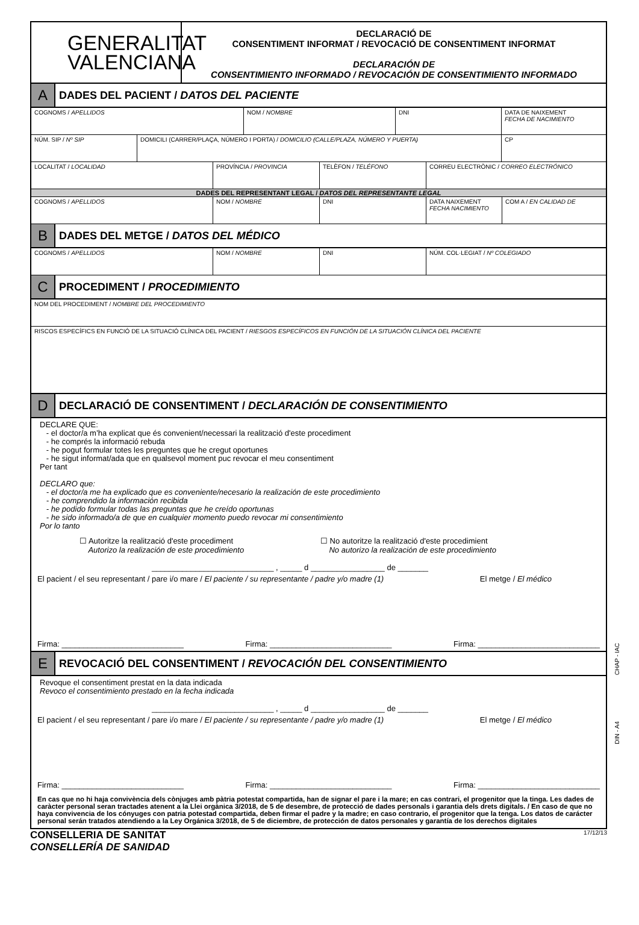GENERALITAT
VALENCIANA
DECLARACIÓ DE
CONSENTIMENT INFORMAT / REVOCACIÓ DE CONSENTIMENT INFORMAT
DECLARACIÓN DE
CONSENTIMIENTO INFORMADO / REVOCACIÓN DE CONSENTIMIENTO INFORMADO
A
DADES DEL PACIENT / DATOS DEL PACIENTE
COGNOMS / APELLIDOS NOM / NOMBRE DNI DATA DE NAIXEMENT
FECHA DE NACIMIENTO
NÚM. SIP / Nº SIP DOMICILI (CARRER/PLAÇA, NÚMERO I PORTA) / DOMICILIO (CALLE/PLAZA, NÚMERO Y PUERTA) CP
LOCALITAT / LOCALIDAD PROVÍNCIA / PROVINCIA TELÈFON / TELÉFONO CORREU ELECTRÒNIC / CORREO ELECTRÓNICO
DADES DEL REPRESENTANT LEGAL / DATOS DEL REPRESENTANTE LEGAL
COGNOMS / APELLIDOS NOM / NOMBRE DNI DATA NAIXEMENT
FECHA NACIMIENTO
COM A / EN CALIDAD DE
B
DADES DEL METGE / DATOS DEL MÉDICO
COGNOMS / APELLIDOS NOM / NOMBRE DNI NÚM. COL·LEGIAT / Nº COLEGIADO
C
PROCEDIMENT / PROCEDIMIENTO
NOM DEL PROCEDIMENT / NOMBRE DEL PROCEDIMIENTO
RISCOS ESPECÍFICS EN FUNCIÓ DE LA SITUACIÓ CLÍNICA DEL PACIENT / RIESGOS ESPECÍFICOS EN FUNCIÓN DE LA SITUACIÓN CLÍNICA DEL PACIENTE
D
DECLARACIÓ DE CONSENTIMENT / DECLARACIÓN DE CONSENTIMIENTO
DECLARE QUE:
- el doctor/a m’ha explicat que és convenient/necessari la realització d'este procediment
- he comprés la informació rebuda
- he pogut formular totes les preguntes que he cregut oportunes
- he sigut informat/ada que en qualsevol moment puc revocar el meu consentiment
Per tant
DECLARO que:
- el doctor/a me ha explicado que es conveniente/necesario la realización de este procedimiento
- he comprendido la información recibida
- he podido formular todas las preguntas que he creído oportunas
- he sido informado/a de que en cualquier momento puedo revocar mi consentimiento
Por lo tanto
☐ Autoritze la realització d'este procediment
Autorizo la realización de este procedimiento
☐ No autoritze la realització d'este procedimient
No autorizo la realización de este procedimiento
____________________________ , _____ d _________________ de _______
El pacient / el seu representant / pare i/o mare / El paciente / su representante / padre y/o madre (1) El metge / El médico
Firma: ____________________________ Firma: ____________________________ Firma: ____________________________
E
REVOCACIÓ DEL CONSENTIMENT / REVOCACIÓN DEL CONSENTIMIENTO
Revoque el consentiment prestat en la data indicada
Revoco el consentimiento prestado en la fecha indicada
____________________________ , _____ d _________________ de _______
El pacient / el seu representant / pare i/o mare / El paciente / su representante / padre y/o madre (1) El metge / El médico
Firma: ____________________________ Firma: ____________________________ Firma: ____________________________
En cas que no hi haja convivència dels cònjuges amb pàtria potestat compartida, han de signar el pare i la mare; en cas contrari, el progenitor que la tinga. Les dades de caràcter personal seran tractades atenent a la Llei orgànica 3/2018, de 5 de desembre, de protecció de dades personals i garantia dels drets digitals. / En caso de que no haya convivencia de los cónyuges con patria potestad compartida, deben firmar el padre y la madre; en caso contrario, el progenitor que la tenga. Los datos de carácter personal serán tratados atendiendo a la Ley Orgánica 3/2018, de 5 de diciembre, de protección de datos personales y garantía de los derechos digitales
CHAP - IAC
DIN - A4
CONSELLERIA DE SANITAT
CONSELLERÍA DE SANIDAD
17/12/13